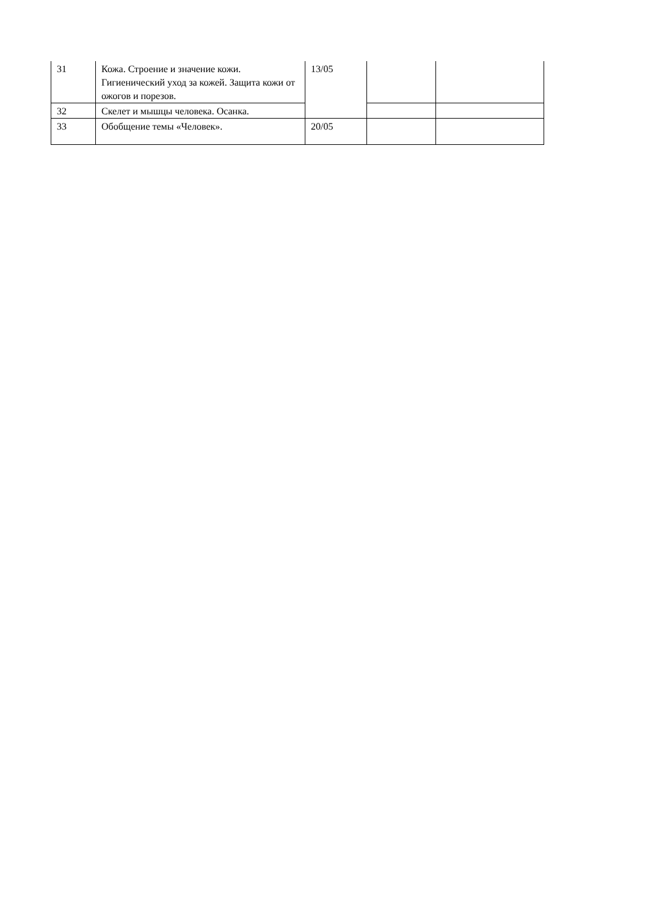| 31 | Кожа. Строение и значение кожи. Гигиенический уход за кожей. Защита кожи от ожогов и порезов. | 13/05 | | |
| 32 | Скелет и мышцы человека. Осанка. | | | |
| 33 | Обобщение темы «Человек». | 20/05 | | |